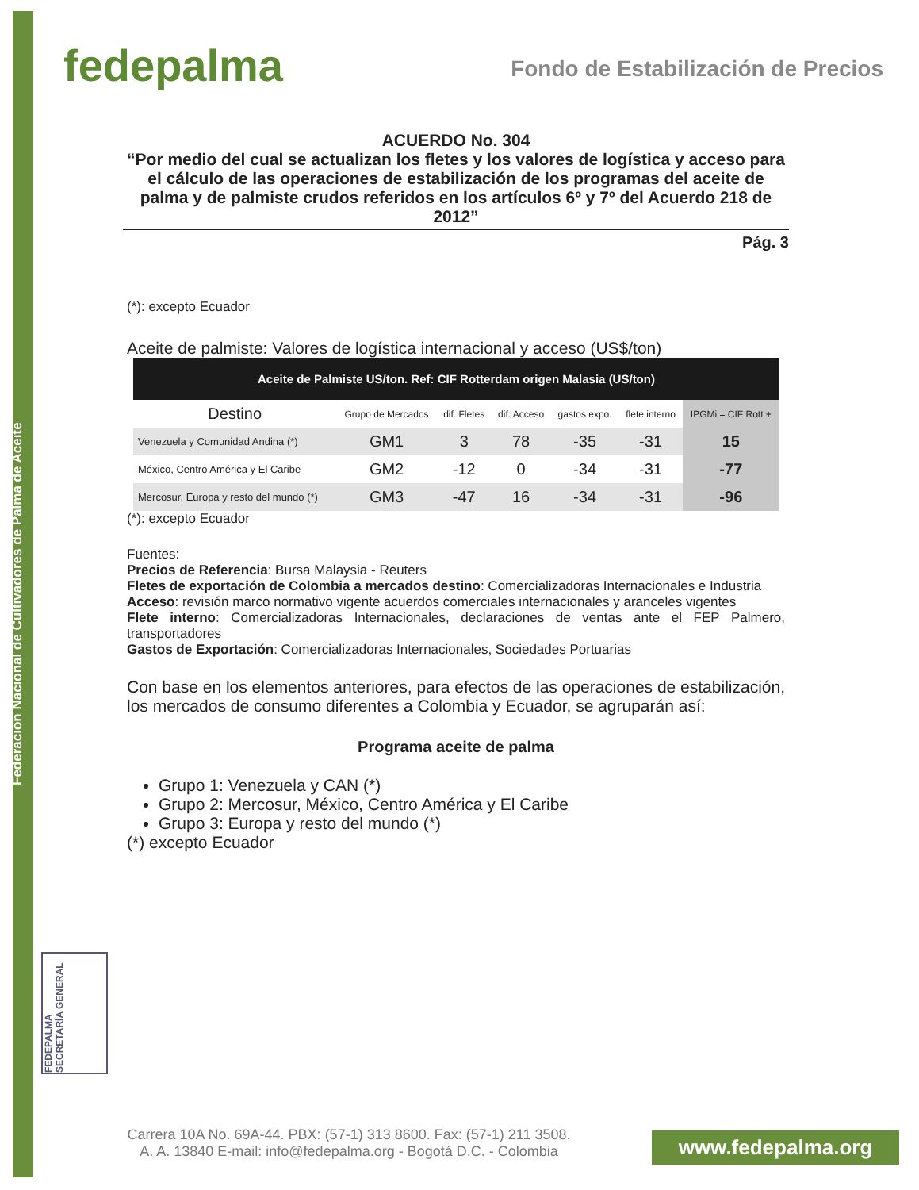Federación Nacional de Cultivadores de Palma de Aceite
fedepalma
Fondo de Estabilización de Precios
ACUERDO No. 304
“Por medio del cual se actualizan los fletes y los valores de logística y acceso para el cálculo de las operaciones de estabilización de los programas del aceite de palma y de palmiste crudos referidos en los artículos 6º y 7º del Acuerdo 218 de 2012”
Pág. 3
(*): excepto Ecuador
Aceite de palmiste: Valores de logística internacional y acceso (US$/ton)
| Aceite de Palmiste US/ton. Ref: CIF Rotterdam origen Malasia (US/ton) | | | | | | |
| --- | --- | --- | --- | --- | --- | --- |
| Destino | Grupo de Mercados | dif. Fletes | dif. Acceso | gastos expo. | flete interno | IPGMi = CIF Rott + |
| Venezuela y Comunidad Andina (*) | GM1 | 3 | 78 | -35 | -31 | 15 |
| México, Centro América y El Caribe | GM2 | -12 | 0 | -34 | -31 | -77 |
| Mercosur, Europa y resto del mundo (*) | GM3 | -47 | 16 | -34 | -31 | -96 |
(*): excepto Ecuador
Fuentes:
Precios de Referencia: Bursa Malaysia - Reuters
Fletes de exportación de Colombia a mercados destino: Comercializadoras Internacionales e Industria
Acceso: revisión marco normativo vigente acuerdos comerciales internacionales y aranceles vigentes
Flete interno: Comercializadoras Internacionales, declaraciones de ventas ante el FEP Palmero, transportadores
Gastos de Exportación: Comercializadoras Internacionales, Sociedades Portuarias
Con base en los elementos anteriores, para efectos de las operaciones de estabilización, los mercados de consumo diferentes a Colombia y Ecuador, se agruparán así:
Programa aceite de palma
Grupo 1: Venezuela y CAN (*)
Grupo 2: Mercosur, México, Centro América y El Caribe
Grupo 3: Europa y resto del mundo (*)
(*) excepto Ecuador
FEDEPALMA SECRETARÍA GENERAL
Carrera 10A No. 69A-44. PBX: (57-1) 313 8600. Fax: (57-1) 211 3508.
A. A. 13840 E-mail: info@fedepalma.org - Bogotá D.C. - Colombia
www.fedepalma.org